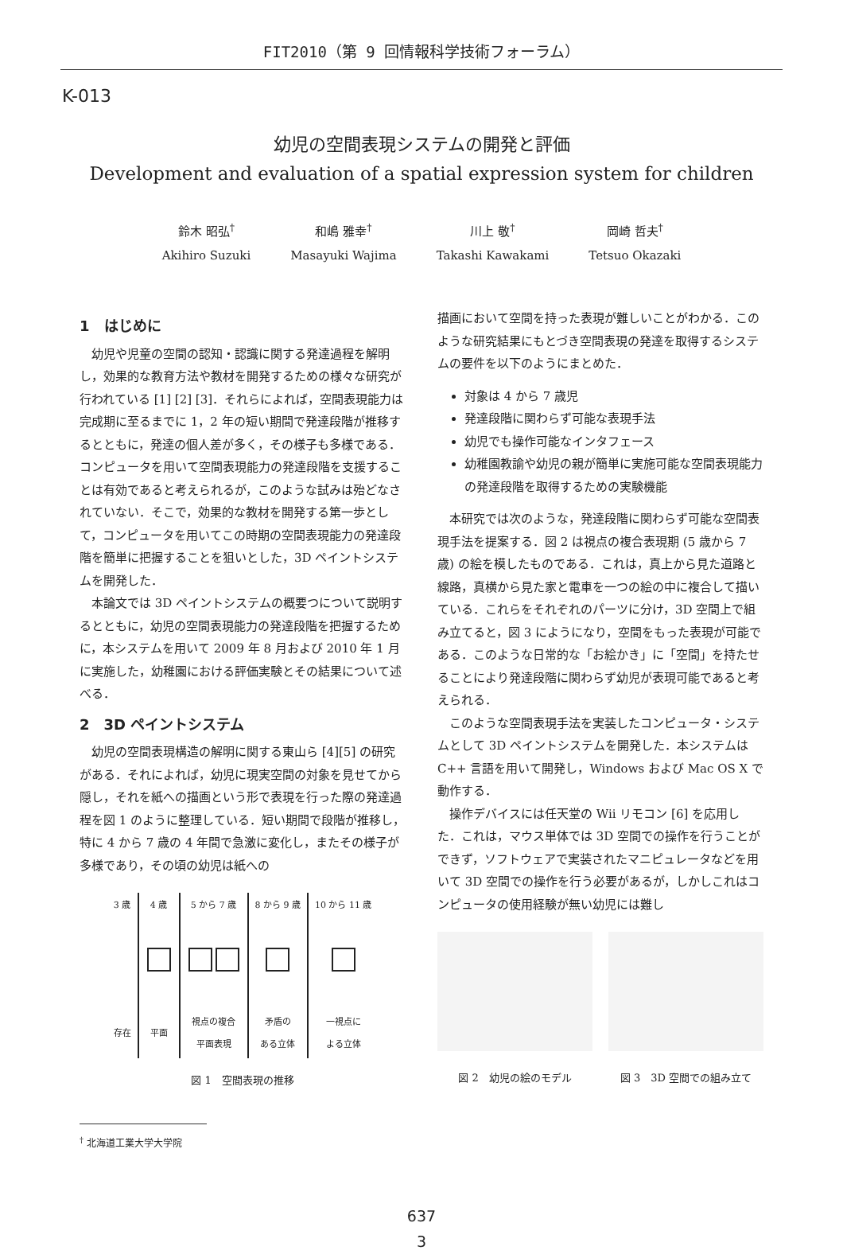FIT2010（第 9 回情報科学技術フォーラム）
K-013
幼児の空間表現システムの開発と評価
Development and evaluation of a spatial expression system for children
鈴木 昭弘<sup>†</sup>
Akihiro Suzuki
和嶋 雅幸<sup>†</sup>
Masayuki Wajima
川上 敬<sup>†</sup>
Takashi Kawakami
岡崎 哲夫<sup>†</sup>
Tetsuo Okazaki
1　はじめに
幼児や児童の空間の認知・認識に関する発達過程を解明し，効果的な教育方法や教材を開発するための様々な研究が行われている [1] [2] [3]．それらによれば，空間表現能力は完成期に至るまでに 1，2 年の短い期間で発達段階が推移するとともに，発達の個人差が多く，その様子も多様である．コンピュータを用いて空間表現能力の発達段階を支援することは有効であると考えられるが，このような試みは殆どなされていない．そこで，効果的な教材を開発する第一歩として，コンピュータを用いてこの時期の空間表現能力の発達段階を簡単に把握することを狙いとした，3D ペイントシステムを開発した．
本論文では 3D ペイントシステムの概要つについて説明するとともに，幼児の空間表現能力の発達段階を把握するために，本システムを用いて 2009 年 8 月および 2010 年 1 月に実施した，幼稚園における評価実験とその結果について述べる．
2　3D ペイントシステム
幼児の空間表現構造の解明に関する東山ら [4][5] の研究がある．それによれば，幼児に現実空間の対象を見せてから隠し，それを紙への描画という形で表現を行った際の発達過程を図 1 のように整理している．短い期間で段階が推移し，特に 4 から 7 歳の 4 年間で急激に変化し，またその様子が多様であり，その頃の幼児は紙への
| 3 歳 | 4 歳 | 5 から 7 歳 | 8 から 9 歳 | 10 から 11 歳 |
| 存在 | 平面 | 視点の複合 平面表現 | 矛盾の ある立体 | 一視点に よる立体 |
図 1　空間表現の推移
<sup>†</sup> 北海道工業大学大学院
描画において空間を持った表現が難しいことがわかる．このような研究結果にもとづき空間表現の発達を取得するシステムの要件を以下のようにまとめた．
対象は 4 から 7 歳児
発達段階に関わらず可能な表現手法
幼児でも操作可能なインタフェース
幼稚園教諭や幼児の親が簡単に実施可能な空間表現能力の発達段階を取得するための実験機能
本研究では次のような，発達段階に関わらず可能な空間表現手法を提案する．図 2 は視点の複合表現期 (5 歳から 7 歳) の絵を模したものである．これは，真上から見た道路と線路，真横から見た家と電車を一つの絵の中に複合して描いている．これらをそれぞれのパーツに分け，3D 空間上で組み立てると，図 3 にようになり，空間をもった表現が可能である．このような日常的な「お絵かき」に「空間」を持たせることにより発達段階に関わらず幼児が表現可能であると考えられる．
このような空間表現手法を実装したコンピュータ・システムとして 3D ペイントシステムを開発した．本システムは C++ 言語を用いて開発し，Windows および Mac OS X で動作する．
操作デバイスには任天堂の Wii リモコン [6] を応用した．これは，マウス単体では 3D 空間での操作を行うことができず，ソフトウェアで実装されたマニピュレータなどを用いて 3D 空間での操作を行う必要があるが，しかしこれはコンピュータの使用経験が無い幼児には難し
図 2　幼児の絵のモデル 図 3　3D 空間での組み立て
637
3